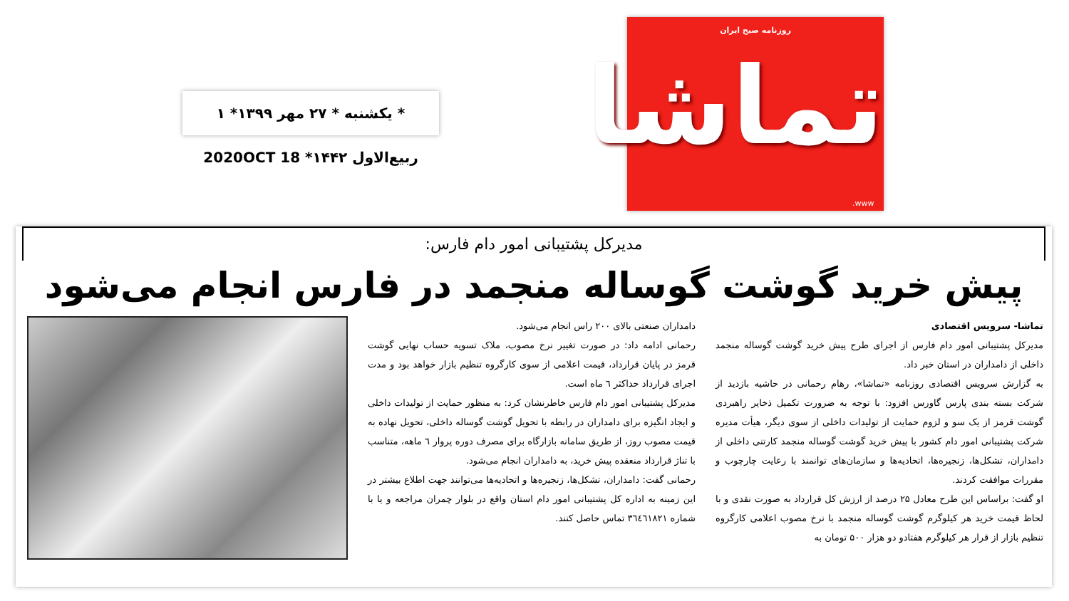* یکشنبه * ۲۷ مهر ۱۳۹۹* ۱ ربیع‌الاول ۱۴۴۲* 2020OCT 18
روزنامه صبح ایران
تماشا
www.
مدیرکل پشتیبانی امور دام فارس:
پیش خرید گوشت گوساله منجمد در فارس انجام می‌شود
تماشا- سرویس اقتصادی
مدیرکل پشتیبانی امور دام فارس از اجرای طرح پیش خرید گوشت گوساله منجمد داخلی از دامداران در استان خبر داد.
به گزارش سرویس اقتصادی روزنامه «تماشا»، رهام رحمانی در حاشیه بازدید از شرکت بسته بندی پارس گاورس افزود: با توجه به ضرورت تکمیل ذخایر راهبردی گوشت قرمز از یک سو و لزوم حمایت از تولیدات داخلی از سوی دیگر، هیأت مدیره شرکت پشتیبانی امور دام کشور با پیش خرید گوشت گوساله منجمد کارتنی داخلی از دامداران، تشکل‌ها، زنجیره‌ها، اتحادیه‌ها و سازمان‌های توانمند با رعایت چارچوب و مقررات موافقت کردند.
او گفت: براساس این طرح معادل ۲۵ درصد از ارزش کل قرارداد به صورت نقدی و با لحاظ قیمت خرید هر کیلوگرم گوشت گوساله منجمد با نرخ مصوب اعلامی کارگروه تنظیم بازار از قرار هر کیلوگرم هفتادو دو هزار ۵۰۰ تومان به
دامداران صنعتی بالای ۲۰۰ راس انجام می‌شود.
رحمانی ادامه داد: در صورت تغییر نرخ مصوب، ملاک تسویه حساب نهایی گوشت قرمز در پایان قرارداد، قیمت اعلامی از سوی کارگروه تنظیم بازار خواهد بود و مدت اجرای قرارداد حداکثر ٦ ماه است.
مدیرکل پشتیبانی امور دام فارس خاطرنشان کرد: به منظور حمایت از تولیدات داخلی و ایجاد انگیزه برای دامداران در رابطه با تحویل گوشت گوساله داخلی، تحویل نهاده به قیمت مصوب روز، از طریق سامانه بازارگاه برای مصرف دوره پروار ٦ ماهه، متناسب با تناژ قرارداد منعقده پیش خرید، به دامداران انجام می‌شود.
رحمانی گفت: دامداران، تشکل‌ها، زنجیره‌ها و اتحادیه‌ها می‌توانند جهت اطلاع بیشتر در این زمینه به اداره کل پشتیبانی امور دام استان واقع در بلوار چمران مراجعه و یا با شماره ۳٦٤٦۱۸۲۱ تماس حاصل کنند.